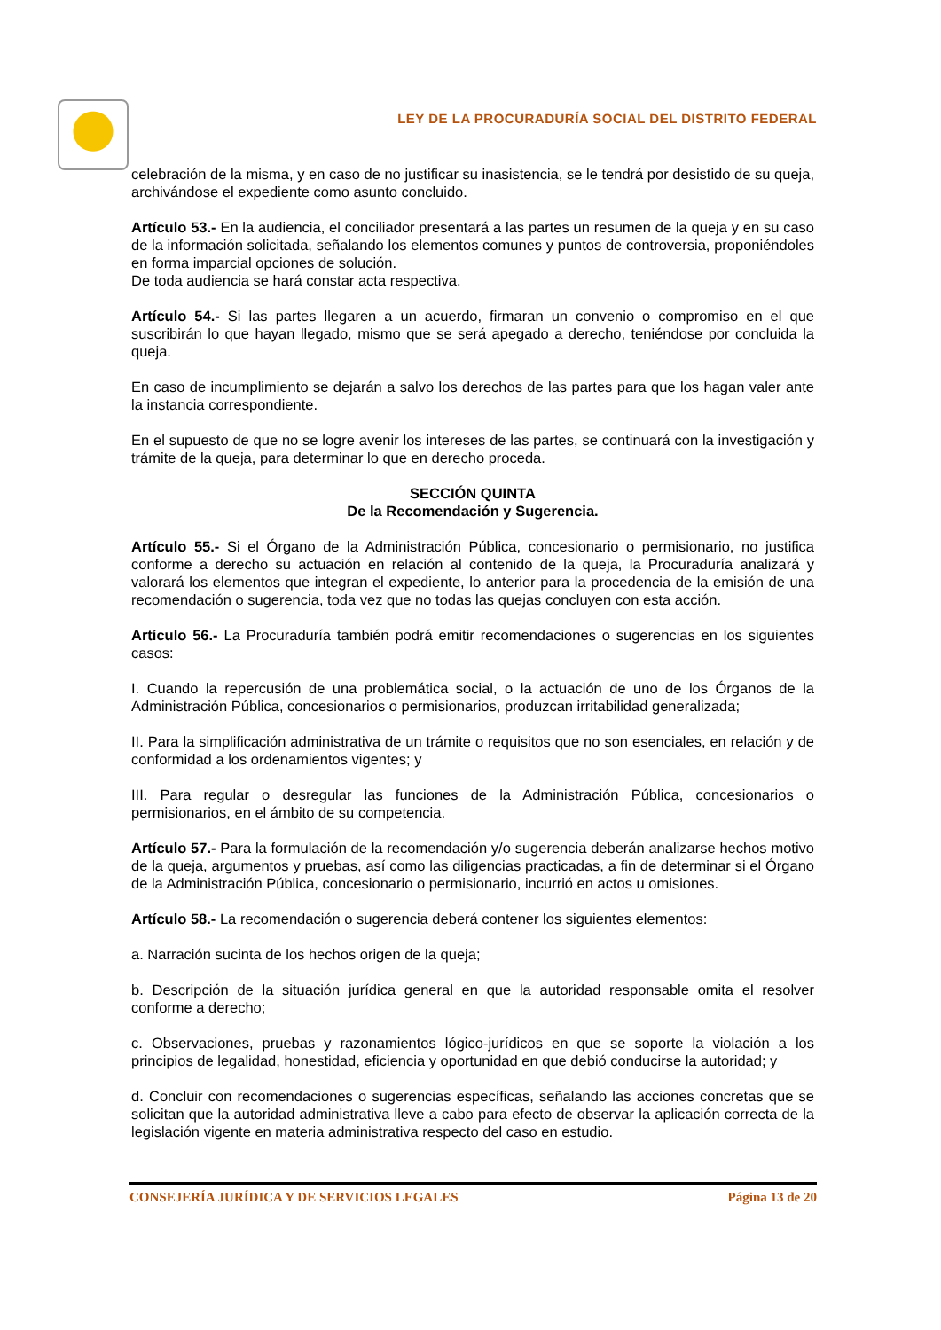LEY DE LA PROCURADURÍA SOCIAL DEL DISTRITO FEDERAL
celebración de la misma, y en caso de no justificar su inasistencia, se le tendrá por desistido de su queja, archivándose el expediente como asunto concluido.
Artículo 53.- En la audiencia, el conciliador presentará a las partes un resumen de la queja y en su caso de la información solicitada, señalando los elementos comunes y puntos de controversia, proponiéndoles en forma imparcial opciones de solución.
De toda audiencia se hará constar acta respectiva.
Artículo 54.- Si las partes llegaren a un acuerdo, firmaran un convenio o compromiso en el que suscribirán lo que hayan llegado, mismo que se será apegado a derecho, teniéndose por concluida la queja.
En caso de incumplimiento se dejarán a salvo los derechos de las partes para que los hagan valer ante la instancia correspondiente.
En el supuesto de que no se logre avenir los intereses de las partes, se continuará con la investigación y trámite de la queja, para determinar lo que en derecho proceda.
SECCIÓN QUINTA
De la Recomendación y Sugerencia.
Artículo 55.- Si el Órgano de la Administración Pública, concesionario o permisionario, no justifica conforme a derecho su actuación en relación al contenido de la queja, la Procuraduría analizará y valorará los elementos que integran el expediente, lo anterior para la procedencia de la emisión de una recomendación o sugerencia, toda vez que no todas las quejas concluyen con esta acción.
Artículo 56.- La Procuraduría también podrá emitir recomendaciones o sugerencias en los siguientes casos:
I. Cuando la repercusión de una problemática social, o la actuación de uno de los Órganos de la Administración Pública, concesionarios o permisionarios, produzcan irritabilidad generalizada;
II. Para la simplificación administrativa de un trámite o requisitos que no son esenciales, en relación y de conformidad a los ordenamientos vigentes; y
III. Para regular o desregular las funciones de la Administración Pública, concesionarios o permisionarios, en el ámbito de su competencia.
Artículo 57.- Para la formulación de la recomendación y/o sugerencia deberán analizarse hechos motivo de la queja, argumentos y pruebas, así como las diligencias practicadas, a fin de determinar si el Órgano de la Administración Pública, concesionario o permisionario, incurrió en actos u omisiones.
Artículo 58.- La recomendación o sugerencia deberá contener los siguientes elementos:
a. Narración sucinta de los hechos origen de la queja;
b. Descripción de la situación jurídica general en que la autoridad responsable omita el resolver conforme a derecho;
c. Observaciones, pruebas y razonamientos lógico-jurídicos en que se soporte la violación a los principios de legalidad, honestidad, eficiencia y oportunidad en que debió conducirse la autoridad; y
d. Concluir con recomendaciones o sugerencias específicas, señalando las acciones concretas que se solicitan que la autoridad administrativa lleve a cabo para efecto de observar la aplicación correcta de la legislación vigente en materia administrativa respecto del caso en estudio.
CONSEJERÍA JURÍDICA Y DE SERVICIOS LEGALES Página 13 de 20